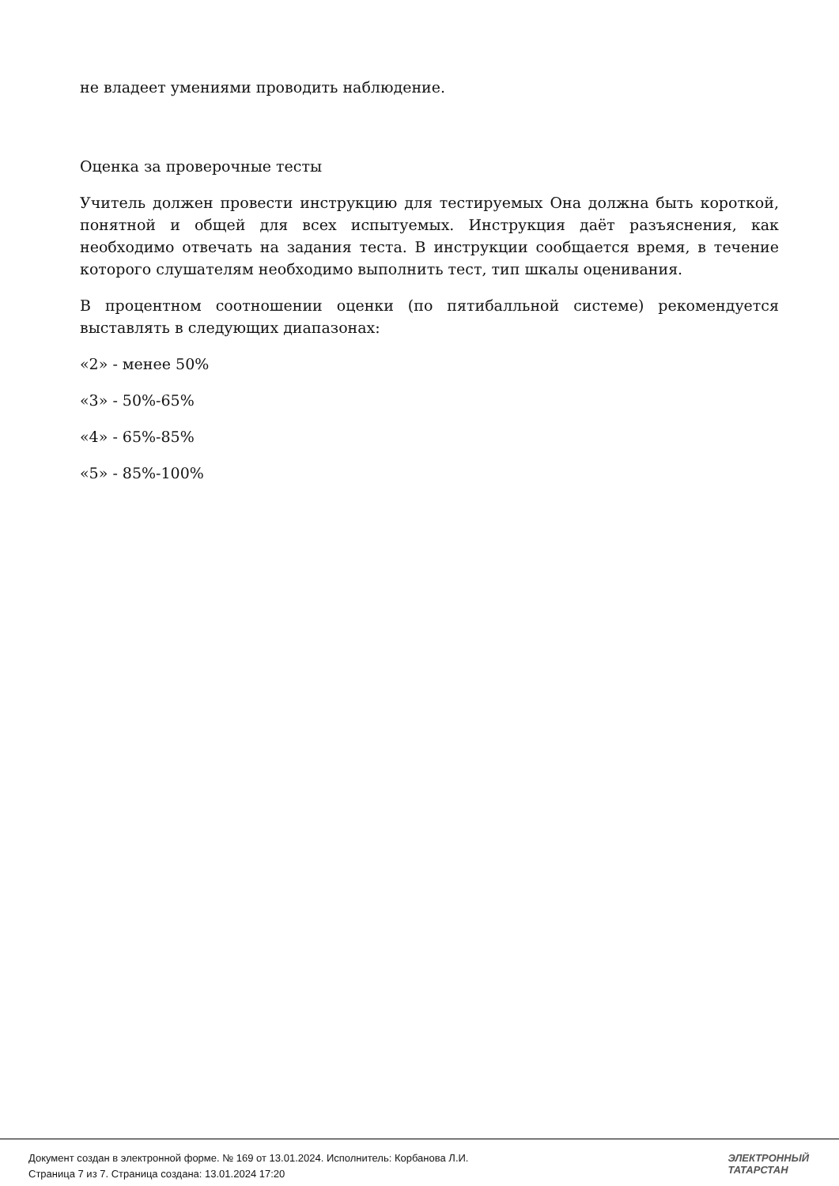не владеет умениями проводить наблюдение.
Оценка за проверочные тесты
Учитель должен провести инструкцию для тестируемых Она должна быть короткой, понятной и общей для всех испытуемых. Инструкция даёт разъяснения, как необходимо отвечать на задания теста. В инструкции сообщается время, в течение которого слушателям необходимо выполнить тест, тип шкалы оценивания.
В процентном соотношении оценки (по пятибалльной системе) рекомендуется выставлять в следующих диапазонах:
«2» - менее 50%
«3» - 50%-65%
«4» - 65%-85%
«5» - 85%-100%
Документ создан в электронной форме. № 169 от 13.01.2024. Исполнитель: Корбанова Л.И.
Страница 7 из 7. Страница создана: 13.01.2024 17:20
ЭЛЕКТРОННЫЙ
ТАТАРСТАН